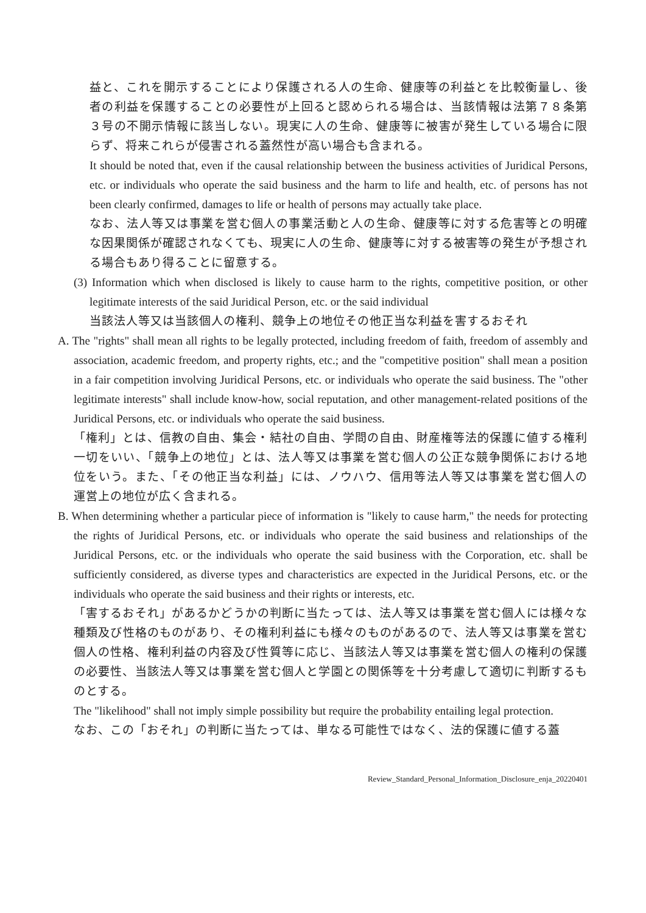益と、これを開示することにより保護される人の生命、健康等の利益とを比較衡量し、後者の利益を保護することの必要性が上回ると認められる場合は、当該情報は法第７８条第３号の不開示情報に該当しない。現実に人の生命、健康等に被害が発生している場合に限らず、将来これらが侵害される蓋然性が高い場合も含まれる。
It should be noted that, even if the causal relationship between the business activities of Juridical Persons, etc. or individuals who operate the said business and the harm to life and health, etc. of persons has not been clearly confirmed, damages to life or health of persons may actually take place.
なお、法人等又は事業を営む個人の事業活動と人の生命、健康等に対する危害等との明確な因果関係が確認されなくても、現実に人の生命、健康等に対する被害等の発生が予想される場合もあり得ることに留意する。
(3) Information which when disclosed is likely to cause harm to the rights, competitive position, or other legitimate interests of the said Juridical Person, etc. or the said individual
当該法人等又は当該個人の権利、競争上の地位その他正当な利益を害するおそれ
A. The "rights" shall mean all rights to be legally protected, including freedom of faith, freedom of assembly and association, academic freedom, and property rights, etc.; and the "competitive position" shall mean a position in a fair competition involving Juridical Persons, etc. or individuals who operate the said business. The "other legitimate interests" shall include know-how, social reputation, and other management-related positions of the Juridical Persons, etc. or individuals who operate the said business.
「権利」とは、信教の自由、集会・結社の自由、学問の自由、財産権等法的保護に値する権利一切をいい、「競争上の地位」とは、法人等又は事業を営む個人の公正な競争関係における地位をいう。また、「その他正当な利益」には、ノウハウ、信用等法人等又は事業を営む個人の運営上の地位が広く含まれる。
B. When determining whether a particular piece of information is "likely to cause harm," the needs for protecting the rights of Juridical Persons, etc. or individuals who operate the said business and relationships of the Juridical Persons, etc. or the individuals who operate the said business with the Corporation, etc. shall be sufficiently considered, as diverse types and characteristics are expected in the Juridical Persons, etc. or the individuals who operate the said business and their rights or interests, etc.
「害するおそれ」があるかどうかの判断に当たっては、法人等又は事業を営む個人には様々な種類及び性格のものがあり、その権利利益にも様々のものがあるので、法人等又は事業を営む個人の性格、権利利益の内容及び性質等に応じ、当該法人等又は事業を営む個人の権利の保護の必要性、当該法人等又は事業を営む個人と学園との関係等を十分考慮して適切に判断するものとする。
The "likelihood" shall not imply simple possibility but require the probability entailing legal protection.
なお、この「おそれ」の判断に当たっては、単なる可能性ではなく、法的保護に値する蓋
Review_Standard_Personal_Information_Disclosure_enja_20220401